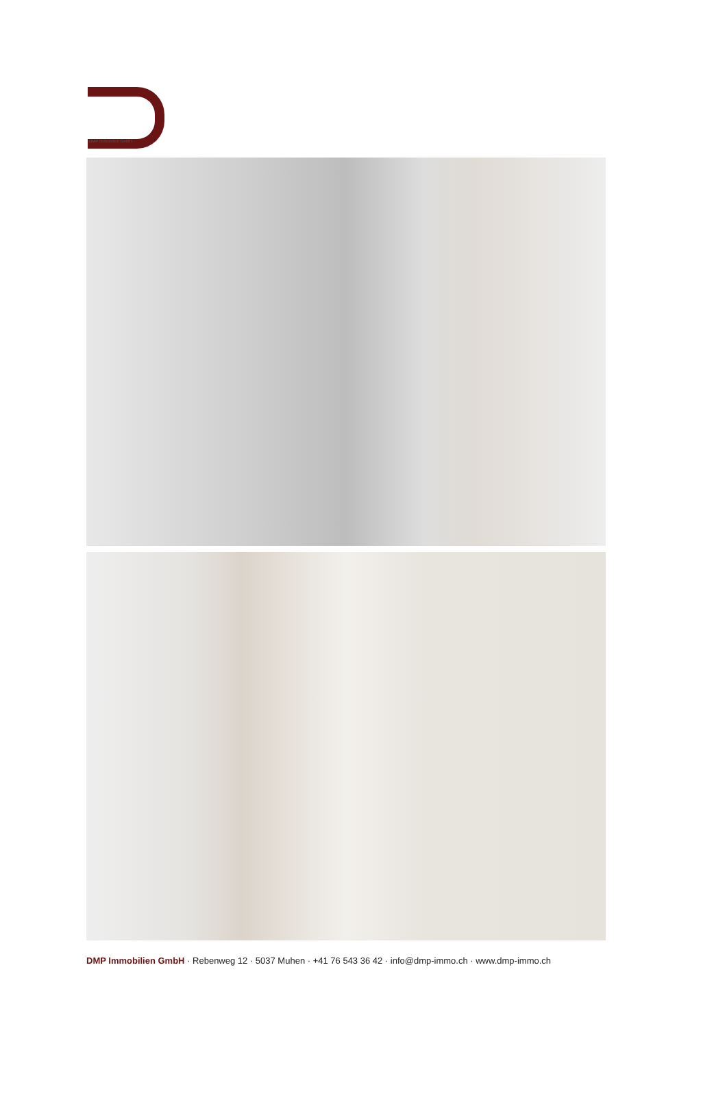DMP Immobilien GmbH
DMP Immobilien GmbH · Rebenweg 12 · 5037 Muhen · +41 76 543 36 42 · info@dmp-immo.ch · www.dmp-immo.ch